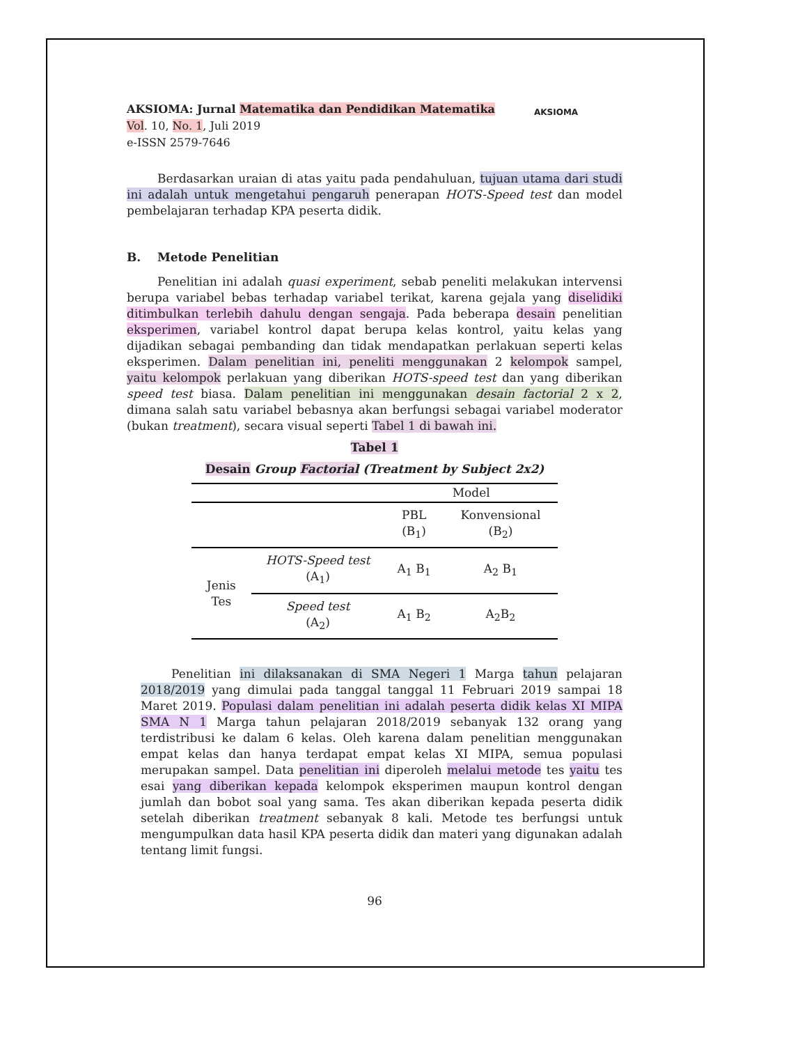AKSIOMA
AKSIOMA: Jurnal Matematika dan Pendidikan Matematika
Vol. 10, No. 1, Juli 2019
e-ISSN 2579-7646
Berdasarkan uraian di atas yaitu pada pendahuluan, tujuan utama dari studi ini adalah untuk mengetahui pengaruh penerapan HOTS-Speed test dan model pembelajaran terhadap KPA peserta didik.
B. Metode Penelitian
Penelitian ini adalah quasi experiment, sebab peneliti melakukan intervensi berupa variabel bebas terhadap variabel terikat, karena gejala yang diselidiki ditimbulkan terlebih dahulu dengan sengaja. Pada beberapa desain penelitian eksperimen, variabel kontrol dapat berupa kelas kontrol, yaitu kelas yang dijadikan sebagai pembanding dan tidak mendapatkan perlakuan seperti kelas eksperimen. Dalam penelitian ini, peneliti menggunakan 2 kelompok sampel, yaitu kelompok perlakuan yang diberikan HOTS-speed test dan yang diberikan speed test biasa. Dalam penelitian ini menggunakan desain factorial 2 x 2, dimana salah satu variabel bebasnya akan berfungsi sebagai variabel moderator (bukan treatment), secara visual seperti Tabel 1 di bawah ini.
Tabel 1
Desain Group Factorial (Treatment by Subject 2x2)
| | | Model | |
| | | PBL (B<sub>1</sub>) | Konvensional (B<sub>2</sub>) |
| Jenis Tes | HOTS-Speed test (A<sub>1</sub>) | A<sub>1</sub> B<sub>1</sub> | A<sub>2</sub> B<sub>1</sub> |
| | Speed test (A<sub>2</sub>) | A<sub>1</sub> B<sub>2</sub> | A<sub>2</sub>B<sub>2</sub> |
Penelitian ini dilaksanakan di SMA Negeri 1 Marga tahun pelajaran 2018/2019 yang dimulai pada tanggal tanggal 11 Februari 2019 sampai 18 Maret 2019. Populasi dalam penelitian ini adalah peserta didik kelas XI MIPA SMA N 1 Marga tahun pelajaran 2018/2019 sebanyak 132 orang yang terdistribusi ke dalam 6 kelas. Oleh karena dalam penelitian menggunakan empat kelas dan hanya terdapat empat kelas XI MIPA, semua populasi merupakan sampel. Data penelitian ini diperoleh melalui metode tes yaitu tes esai yang diberikan kepada kelompok eksperimen maupun kontrol dengan jumlah dan bobot soal yang sama. Tes akan diberikan kepada peserta didik setelah diberikan treatment sebanyak 8 kali. Metode tes berfungsi untuk mengumpulkan data hasil KPA peserta didik dan materi yang digunakan adalah tentang limit fungsi.
96